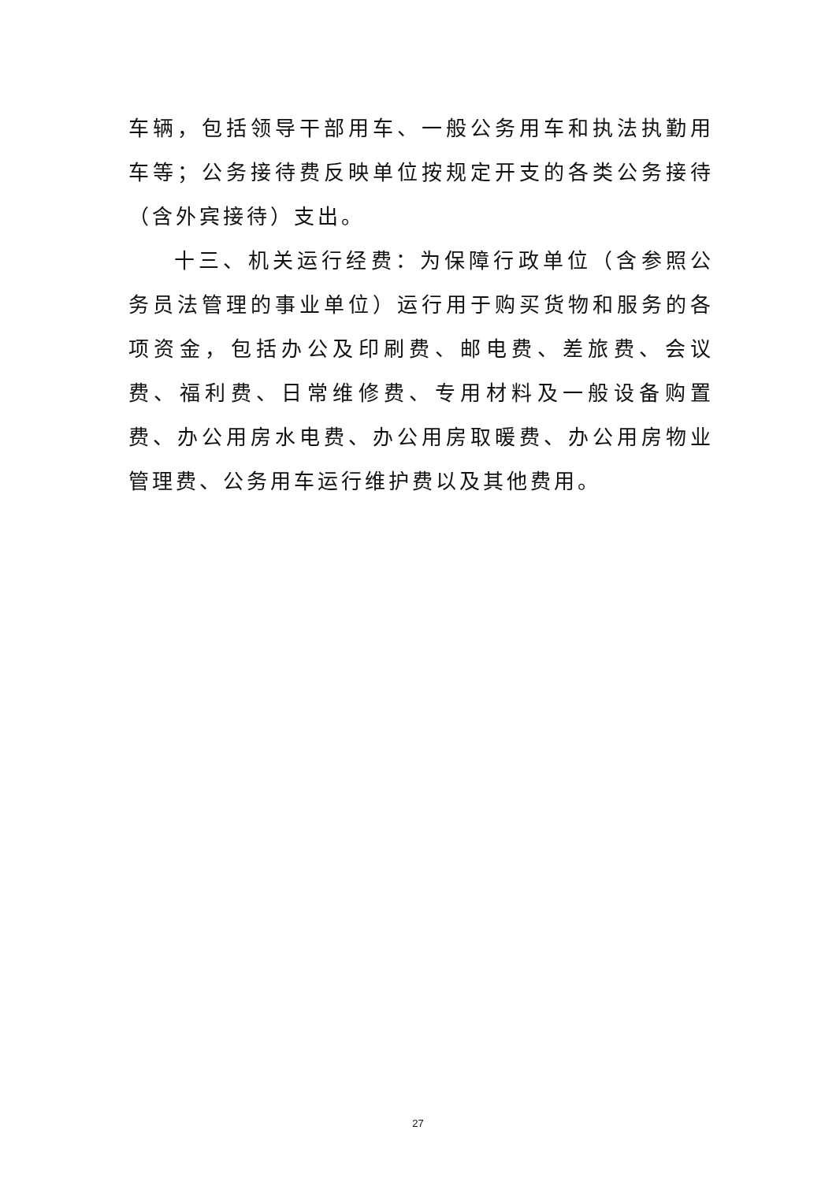车辆，包括领导干部用车、一般公务用车和执法执勤用车等；公务接待费反映单位按规定开支的各类公务接待（含外宾接待）支出。
十三、机关运行经费：为保障行政单位（含参照公务员法管理的事业单位）运行用于购买货物和服务的各项资金，包括办公及印刷费、邮电费、差旅费、会议费、福利费、日常维修费、专用材料及一般设备购置费、办公用房水电费、办公用房取暖费、办公用房物业管理费、公务用车运行维护费以及其他费用。
27